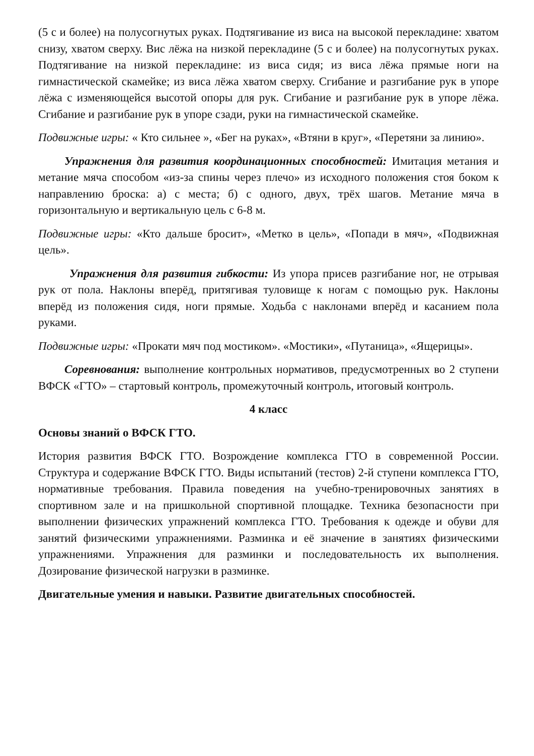(5 с и более) на полусогнутых руках. Подтягивание из виса на высокой перекладине: хватом снизу, хватом сверху. Вис лёжа на низкой перекладине (5 с и более) на полусогнутых руках. Подтягивание на низкой перекладине: из виса сидя; из виса лёжа прямые ноги на гимнастической скамейке; из виса лёжа хватом сверху. Сгибание и разгибание рук в упоре лёжа с изменяющейся высотой опоры для рук. Сгибание и разгибание рук в упоре лёжа. Сгибание и разгибание рук в упоре сзади, руки на гимнастической скамейке.
Подвижные игры: « Кто сильнее », «Бег на руках», «Втяни в круг», «Перетяни за линию».
Упражнения для развития координационных способностей: Имитация метания и метание мяча способом «из-за спины через плечо» из исходного положения стоя боком к направлению броска: а) с места; б) с одного, двух, трёх шагов. Метание мяча в горизонтальную и вертикальную цель с 6-8 м.
Подвижные игры: «Кто дальше бросит», «Метко в цель», «Попади в мяч», «Подвижная цель».
Упражнения для развития гибкости: Из упора присев разгибание ног, не отрывая рук от пола. Наклоны вперёд, притягивая туловище к ногам с помощью рук. Наклоны вперёд из положения сидя, ноги прямые. Ходьба с наклонами вперёд и касанием пола руками.
Подвижные игры: «Прокати мяч под мостиком». «Мостики», «Путаница», «Ящерицы».
Соревнования: выполнение контрольных нормативов, предусмотренных во 2 ступени ВФСК «ГТО» – стартовый контроль, промежуточный контроль, итоговый контроль.
4 класс
Основы знаний о ВФСК ГТО.
История развития ВФСК ГТО. Возрождение комплекса ГТО в современной России. Структура и содержание ВФСК ГТО. Виды испытаний (тестов) 2-й ступени комплекса ГТО, нормативные требования. Правила поведения на учебно-тренировочных занятиях в спортивном зале и на пришкольной спортивной площадке. Техника безопасности при выполнении физических упражнений комплекса ГТО. Требования к одежде и обуви для занятий физическими упражнениями. Разминка и её значение в занятиях физическими упражнениями. Упражнения для разминки и последовательность их выполнения. Дозирование физической нагрузки в разминке.
Двигательные умения и навыки. Развитие двигательных способностей.